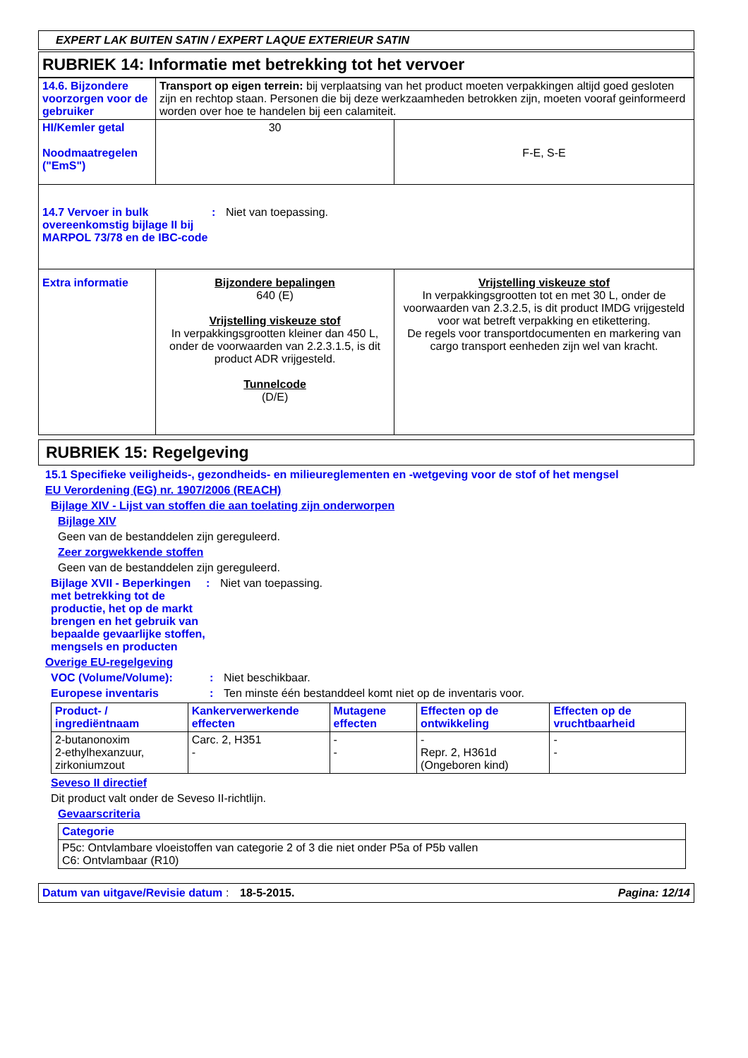EXPERT LAK BUITEN SATIN / EXPERT LAQUE EXTERIEUR SATIN
RUBRIEK 14: Informatie met betrekking tot het vervoer
| 14.6. Bijzondere voorzorgen voor de gebruiker | Transport op eigen terrein: bij verplaatsing van het product moeten verpakkingen altijd goed gesloten zijn en rechtop staan. Personen die bij deze werkzaamheden betrokken zijn, moeten vooraf geinformeerd worden over hoe te handelen bij een calamiteit. | |
| HI/Kemler getal Noodmaatregelen ("EmS") | 30 | F-E, S-E |
| 14.7 Vervoer in bulk overeenkomstig bijlage II bij MARPOL 73/78 en de IBC-code : Niet van toepassing. | | |
| Extra informatie | Bijzondere bepalingen 640 (E) Vrijstelling viskeuze stof In verpakkingsgrootten kleiner dan 450 L, onder de voorwaarden van 2.2.3.1.5, is dit product ADR vrijgesteld. Tunnelcode (D/E) | Vrijstelling viskeuze stof In verpakkingsgrootten tot en met 30 L, onder de voorwaarden van 2.3.2.5, is dit product IMDG vrijgesteld voor wat betreft verpakking en etikettering. De regels voor transportdocumenten en markering van cargo transport eenheden zijn wel van kracht. |
RUBRIEK 15: Regelgeving
15.1 Specifieke veiligheids-, gezondheids- en milieureglementen en -wetgeving voor de stof of het mengsel
EU Verordening (EG) nr. 1907/2006 (REACH)
Bijlage XIV - Lijst van stoffen die aan toelating zijn onderworpen
Bijlage XIV
Geen van de bestanddelen zijn gereguleerd.
Zeer zorgwekkende stoffen
Geen van de bestanddelen zijn gereguleerd.
Bijlage XVII - Beperkingen met betrekking tot de productie, het op de markt brengen en het gebruik van bepaalde gevaarlijke stoffen, mengsels en producten
: Niet van toepassing.
Overige EU-regelgeving
VOC (Volume/Volume): : Niet beschikbaar.
Europese inventaris : Ten minste één bestanddeel komt niet op de inventaris voor.
| Product- / ingrediëntnaam | Kankerverwerkende effecten | Mutagene effecten | Effecten op de ontwikkeling | Effecten op de vruchtbaarheid |
| --- | --- | --- | --- | --- |
| 2-butanonoxim 2-ethylhexanzuur, zirkoniumzout | Carc. 2, H351 - | - - | - Repr. 2, H361d (Ongeboren kind) | - - |
Seveso II directief
Dit product valt onder de Seveso II-richtlijn.
Gevaarscriteria
| Categorie |
| --- |
| P5c: Ontvlambare vloeistoffen van categorie 2 of 3 die niet onder P5a of P5b vallen C6: Ontvlambaar (R10) |
Datum van uitgave/Revisie datum
: 18-5-2015. Pagina: 12/14